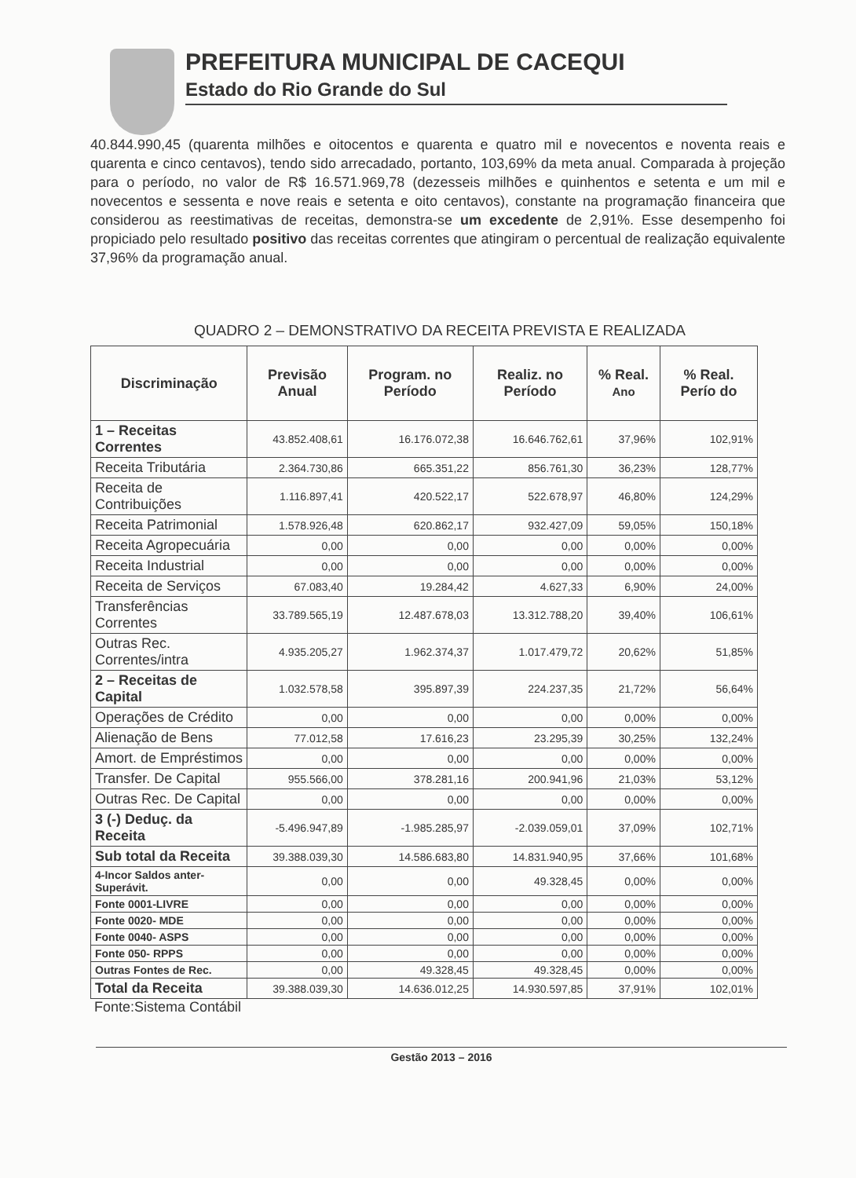PREFEITURA MUNICIPAL DE CACEQUI
Estado do Rio Grande do Sul
40.844.990,45 (quarenta milhões e oitocentos e quarenta e quatro mil e novecentos e noventa reais e quarenta e cinco centavos), tendo sido arrecadado, portanto, 103,69% da meta anual. Comparada à projeção para o período, no valor de R$ 16.571.969,78 (dezesseis milhões e quinhentos e setenta e um mil e novecentos e sessenta e nove reais e setenta e oito centavos), constante na programação financeira que considerou as reestimativas de receitas, demonstra-se um excedente de 2,91%. Esse desempenho foi propiciado pelo resultado positivo das receitas correntes que atingiram o percentual de realização equivalente 37,96% da programação anual.
QUADRO 2 – DEMONSTRATIVO DA RECEITA PREVISTA E REALIZADA
| Discriminação | Previsão Anual | Program. no Período | Realiz. no Período | % Real. Ano | % Real. Perío do |
| --- | --- | --- | --- | --- | --- |
| 1 – Receitas Correntes | 43.852.408,61 | 16.176.072,38 | 16.646.762,61 | 37,96% | 102,91% |
| Receita Tributária | 2.364.730,86 | 665.351,22 | 856.761,30 | 36,23% | 128,77% |
| Receita de Contribuições | 1.116.897,41 | 420.522,17 | 522.678,97 | 46,80% | 124,29% |
| Receita Patrimonial | 1.578.926,48 | 620.862,17 | 932.427,09 | 59,05% | 150,18% |
| Receita Agropecuária | 0,00 | 0,00 | 0,00 | 0,00% | 0,00% |
| Receita Industrial | 0,00 | 0,00 | 0,00 | 0,00% | 0,00% |
| Receita de Serviços | 67.083,40 | 19.284,42 | 4.627,33 | 6,90% | 24,00% |
| Transferências Correntes | 33.789.565,19 | 12.487.678,03 | 13.312.788,20 | 39,40% | 106,61% |
| Outras Rec. Correntes/intra | 4.935.205,27 | 1.962.374,37 | 1.017.479,72 | 20,62% | 51,85% |
| 2 – Receitas de Capital | 1.032.578,58 | 395.897,39 | 224.237,35 | 21,72% | 56,64% |
| Operações de Crédito | 0,00 | 0,00 | 0,00 | 0,00% | 0,00% |
| Alienação de Bens | 77.012,58 | 17.616,23 | 23.295,39 | 30,25% | 132,24% |
| Amort. de Empréstimos | 0,00 | 0,00 | 0,00 | 0,00% | 0,00% |
| Transfer. De Capital | 955.566,00 | 378.281,16 | 200.941,96 | 21,03% | 53,12% |
| Outras Rec. De Capital | 0,00 | 0,00 | 0,00 | 0,00% | 0,00% |
| 3 (-) Deduç. da Receita | -5.496.947,89 | -1.985.285,97 | -2.039.059,01 | 37,09% | 102,71% |
| Sub total da Receita | 39.388.039,30 | 14.586.683,80 | 14.831.940,95 | 37,66% | 101,68% |
| 4-Incor Saldos anter-Superávit. | 0,00 | 0,00 | 49.328,45 | 0,00% | 0,00% |
| Fonte 0001-LIVRE | 0,00 | 0,00 | 0,00 | 0,00% | 0,00% |
| Fonte 0020- MDE | 0,00 | 0,00 | 0,00 | 0,00% | 0,00% |
| Fonte 0040- ASPS | 0,00 | 0,00 | 0,00 | 0,00% | 0,00% |
| Fonte 050- RPPS | 0,00 | 0,00 | 0,00 | 0,00% | 0,00% |
| Outras Fontes de Rec. | 0,00 | 49.328,45 | 49.328,45 | 0,00% | 0,00% |
| Total da Receita | 39.388.039,30 | 14.636.012,25 | 14.930.597,85 | 37,91% | 102,01% |
Fonte:Sistema Contábil
Gestão 2013 – 2016